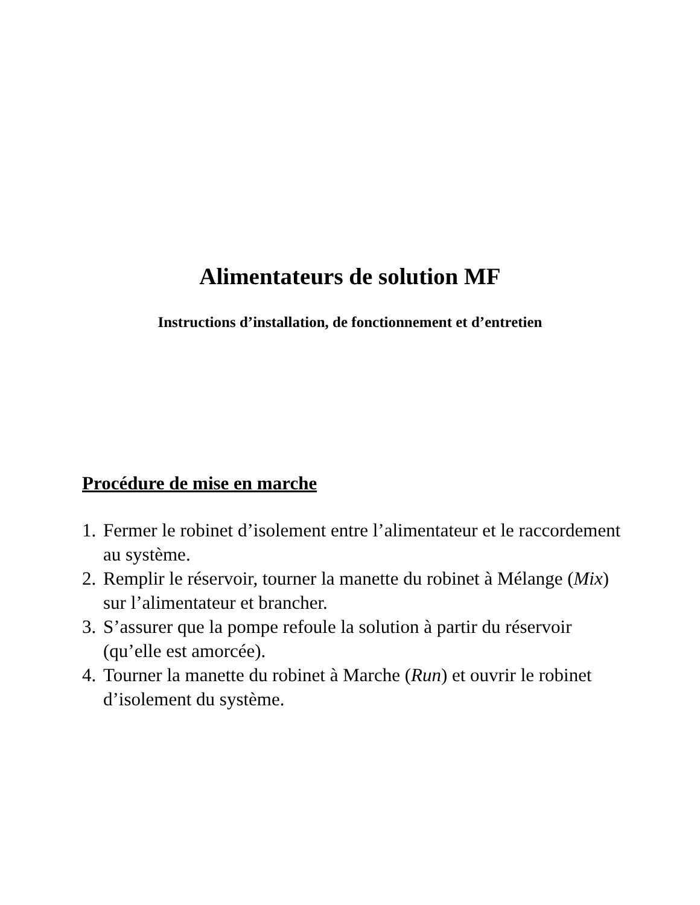Alimentateurs de solution MF
Instructions d’installation, de fonctionnement et d’entretien
Procédure de mise en marche
1. Fermer le robinet d’isolement entre l’alimentateur et le raccordement au système.
2. Remplir le réservoir, tourner la manette du robinet à Mélange (Mix) sur l’alimentateur et brancher.
3. S’assurer que la pompe refoule la solution à partir du réservoir (qu’elle est amorcée).
4. Tourner la manette du robinet à Marche (Run) et ouvrir le robinet d’isolement du système.